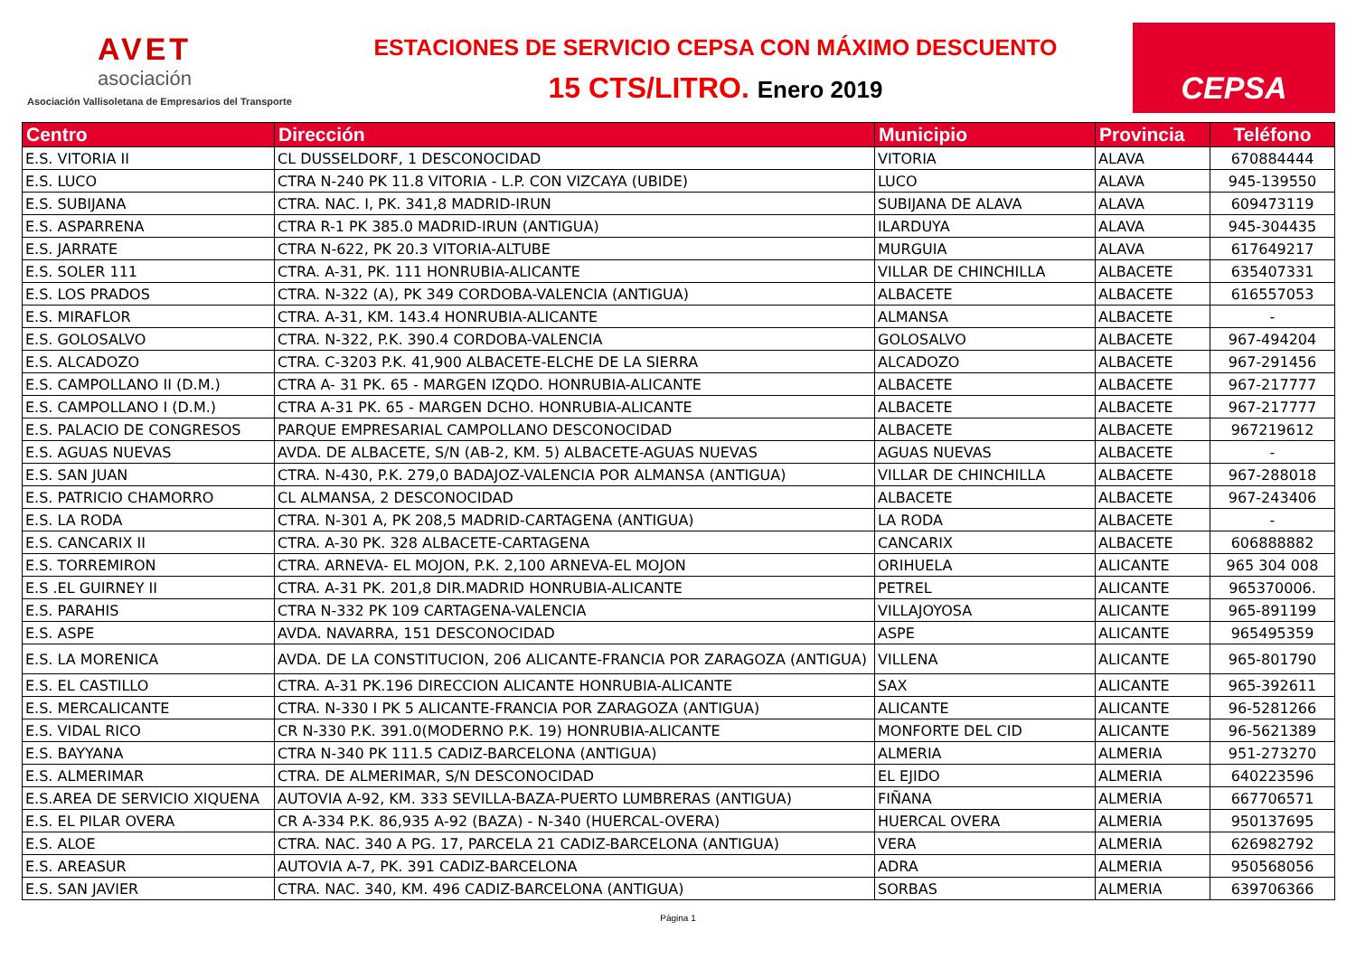AVET
asociación
Asociación Vallisoletana de Empresarios del Transporte
ESTACIONES DE SERVICIO CEPSA CON MÁXIMO DESCUENTO
15 CTS/LITRO. Enero 2019
CEPSA
| Centro | Dirección | Municipio | Provincia | Teléfono |
| --- | --- | --- | --- | --- |
| E.S. VITORIA II | CL DUSSELDORF, 1 DESCONOCIDAD | VITORIA | ALAVA | 670884444 |
| E.S. LUCO | CTRA N-240 PK 11.8 VITORIA - L.P. CON VIZCAYA (UBIDE) | LUCO | ALAVA | 945-139550 |
| E.S. SUBIJANA | CTRA. NAC. I, PK. 341,8 MADRID-IRUN | SUBIJANA DE ALAVA | ALAVA | 609473119 |
| E.S. ASPARRENA | CTRA R-1 PK 385.0 MADRID-IRUN (ANTIGUA) | ILARDUYA | ALAVA | 945-304435 |
| E.S. JARRATE | CTRA N-622, PK 20.3 VITORIA-ALTUBE | MURGUIA | ALAVA | 617649217 |
| E.S. SOLER 111 | CTRA. A-31, PK. 111 HONRUBIA-ALICANTE | VILLAR DE CHINCHILLA | ALBACETE | 635407331 |
| E.S. LOS PRADOS | CTRA. N-322 (A), PK 349 CORDOBA-VALENCIA (ANTIGUA) | ALBACETE | ALBACETE | 616557053 |
| E.S. MIRAFLOR | CTRA. A-31, KM. 143.4 HONRUBIA-ALICANTE | ALMANSA | ALBACETE | - |
| E.S. GOLOSALVO | CTRA. N-322, P.K. 390.4 CORDOBA-VALENCIA | GOLOSALVO | ALBACETE | 967-494204 |
| E.S. ALCADOZO | CTRA. C-3203 P.K. 41,900 ALBACETE-ELCHE DE LA SIERRA | ALCADOZO | ALBACETE | 967-291456 |
| E.S. CAMPOLLANO II (D.M.) | CTRA A- 31 PK. 65 - MARGEN IZQDO. HONRUBIA-ALICANTE | ALBACETE | ALBACETE | 967-217777 |
| E.S. CAMPOLLANO I (D.M.) | CTRA A-31 PK. 65 - MARGEN DCHO. HONRUBIA-ALICANTE | ALBACETE | ALBACETE | 967-217777 |
| E.S. PALACIO DE CONGRESOS | PARQUE EMPRESARIAL CAMPOLLANO DESCONOCIDAD | ALBACETE | ALBACETE | 967219612 |
| E.S. AGUAS NUEVAS | AVDA. DE ALBACETE, S/N (AB-2, KM. 5) ALBACETE-AGUAS NUEVAS | AGUAS NUEVAS | ALBACETE | - |
| E.S. SAN JUAN | CTRA. N-430, P.K. 279,0 BADAJOZ-VALENCIA POR ALMANSA (ANTIGUA) | VILLAR DE CHINCHILLA | ALBACETE | 967-288018 |
| E.S. PATRICIO CHAMORRO | CL ALMANSA, 2 DESCONOCIDAD | ALBACETE | ALBACETE | 967-243406 |
| E.S. LA RODA | CTRA. N-301 A, PK 208,5 MADRID-CARTAGENA (ANTIGUA) | LA RODA | ALBACETE | - |
| E.S. CANCARIX II | CTRA. A-30 PK. 328 ALBACETE-CARTAGENA | CANCARIX | ALBACETE | 606888882 |
| E.S. TORREMIRON | CTRA. ARNEVA- EL MOJON, P.K. 2,100 ARNEVA-EL MOJON | ORIHUELA | ALICANTE | 965 304 008 |
| E.S .EL GUIRNEY II | CTRA. A-31 PK. 201,8 DIR.MADRID HONRUBIA-ALICANTE | PETREL | ALICANTE | 965370006. |
| E.S. PARAHIS | CTRA N-332 PK 109 CARTAGENA-VALENCIA | VILLAJOYOSA | ALICANTE | 965-891199 |
| E.S. ASPE | AVDA. NAVARRA, 151 DESCONOCIDAD | ASPE | ALICANTE | 965495359 |
| E.S. LA MORENICA | AVDA. DE LA CONSTITUCION, 206 ALICANTE-FRANCIA POR ZARAGOZA (ANTIGUA) | VILLENA | ALICANTE | 965-801790 |
| E.S. EL CASTILLO | CTRA. A-31 PK.196 DIRECCION ALICANTE HONRUBIA-ALICANTE | SAX | ALICANTE | 965-392611 |
| E.S. MERCALICANTE | CTRA. N-330 I PK 5 ALICANTE-FRANCIA POR ZARAGOZA (ANTIGUA) | ALICANTE | ALICANTE | 96-5281266 |
| E.S. VIDAL RICO | CR N-330 P.K. 391.0(MODERNO P.K. 19) HONRUBIA-ALICANTE | MONFORTE DEL CID | ALICANTE | 96-5621389 |
| E.S. BAYYANA | CTRA N-340 PK 111.5 CADIZ-BARCELONA (ANTIGUA) | ALMERIA | ALMERIA | 951-273270 |
| E.S. ALMERIMAR | CTRA. DE ALMERIMAR, S/N DESCONOCIDAD | EL EJIDO | ALMERIA | 640223596 |
| E.S.AREA DE SERVICIO XIQUENA | AUTOVIA A-92, KM. 333 SEVILLA-BAZA-PUERTO LUMBRERAS (ANTIGUA) | FIÑANA | ALMERIA | 667706571 |
| E.S. EL PILAR OVERA | CR A-334 P.K. 86,935 A-92 (BAZA) - N-340 (HUERCAL-OVERA) | HUERCAL OVERA | ALMERIA | 950137695 |
| E.S. ALOE | CTRA. NAC. 340 A PG. 17, PARCELA 21 CADIZ-BARCELONA (ANTIGUA) | VERA | ALMERIA | 626982792 |
| E.S. AREASUR | AUTOVIA A-7, PK. 391 CADIZ-BARCELONA | ADRA | ALMERIA | 950568056 |
| E.S. SAN JAVIER | CTRA. NAC. 340, KM. 496 CADIZ-BARCELONA (ANTIGUA) | SORBAS | ALMERIA | 639706366 |
Página 1